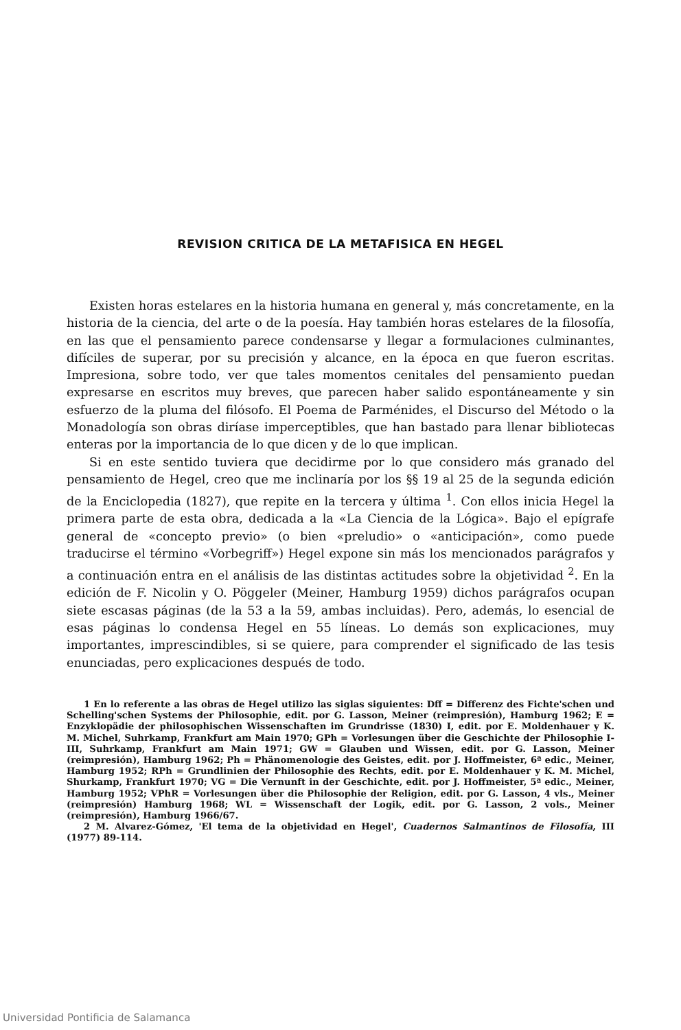REVISION CRITICA DE LA METAFISICA EN HEGEL
Existen horas estelares en la historia humana en general y, más concretamente, en la historia de la ciencia, del arte o de la poesía. Hay también horas estelares de la filosofía, en las que el pensamiento parece condensarse y llegar a formulaciones culminantes, difíciles de superar, por su precisión y alcance, en la época en que fueron escritas. Impresiona, sobre todo, ver que tales momentos cenitales del pensamiento puedan expresarse en escritos muy breves, que parecen haber salido espontáneamente y sin esfuerzo de la pluma del filósofo. El Poema de Parménides, el Discurso del Método o la Monadología son obras diríase imperceptibles, que han bastado para llenar bibliotecas enteras por la importancia de lo que dicen y de lo que implican.
Si en este sentido tuviera que decidirme por lo que considero más granado del pensamiento de Hegel, creo que me inclinaría por los §§ 19 al 25 de la segunda edición de la Enciclopedia (1827), que repite en la tercera y última <sup>1</sup>. Con ellos inicia Hegel la primera parte de esta obra, dedicada a la «La Ciencia de la Lógica». Bajo el epígrafe general de «concepto previo» (o bien «preludio» o «anticipación», como puede traducirse el término «Vorbegriff») Hegel expone sin más los mencionados parágrafos y a continuación entra en el análisis de las distintas actitudes sobre la objetividad <sup>2</sup>. En la edición de F. Nicolin y O. Pöggeler (Meiner, Hamburg 1959) dichos parágrafos ocupan siete escasas páginas (de la 53 a la 59, ambas incluidas). Pero, además, lo esencial de esas páginas lo condensa Hegel en 55 líneas. Lo demás son explicaciones, muy importantes, imprescindibles, si se quiere, para comprender el significado de las tesis enunciadas, pero explicaciones después de todo.
1 En lo referente a las obras de Hegel utilizo las siglas siguientes: Dff = Differenz des Fichte'schen und Schelling'schen Systems der Philosophie, edit. por G. Lasson, Meiner (reimpresión), Hamburg 1962; E = Enzyklopädie der philosophischen Wissenschaften im Grundrisse (1830) I, edit. por E. Moldenhauer y K. M. Michel, Suhrkamp, Frankfurt am Main 1970; GPh = Vorlesungen über die Geschichte der Philosophie I-III, Suhrkamp, Frankfurt am Main 1971; GW = Glauben und Wissen, edit. por G. Lasson, Meiner (reimpresión), Hamburg 1962; Ph = Phänomenologie des Geistes, edit. por J. Hoffmeister, 6ª edic., Meiner, Hamburg 1952; RPh = Grundlinien der Philosophie des Rechts, edit. por E. Moldenhauer y K. M. Michel, Shurkamp, Frankfurt 1970; VG = Die Vernunft in der Geschichte, edit. por J. Hoffmeister, 5ª edic., Meiner, Hamburg 1952; VPhR = Vorlesungen über die Philosophie der Religion, edit. por G. Lasson, 4 vls., Meiner (reimpresión) Hamburg 1968; WL = Wissenschaft der Logik, edit. por G. Lasson, 2 vols., Meiner (reimpresión), Hamburg 1966/67.
2 M. Alvarez-Gómez, 'El tema de la objetividad en Hegel', Cuadernos Salmantinos de Filosofía, III (1977) 89-114.
Universidad Pontificia de Salamanca